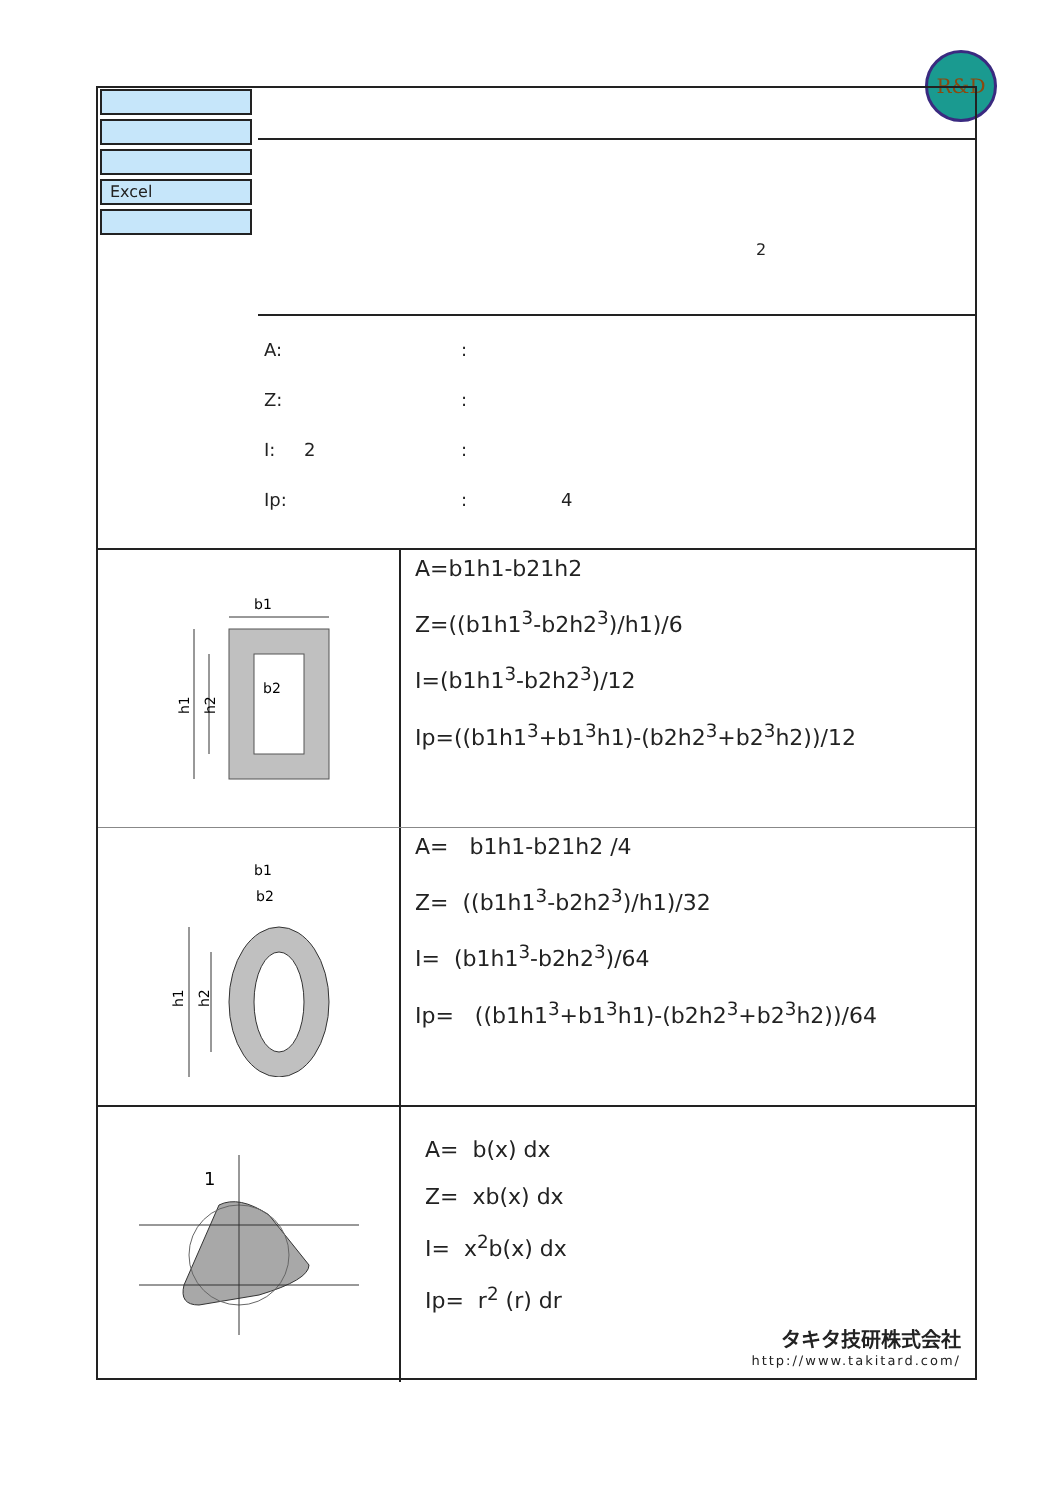R&D
Excel
2
A::
Z::
I: 2:
Ip:: 4
b1
b2
h1
h2
A=b1h1-b21h2
Z=((b1h1<sup>3</sup>-b2h2<sup>3</sup>)/h1)/6
I=(b1h1<sup>3</sup>-b2h2<sup>3</sup>)/12
Ip=((b1h1<sup>3</sup>+b1<sup>3</sup>h1)-(b2h2<sup>3</sup>+b2<sup>3</sup>h2))/12
b1
b2
h1
h2
A= b1h1-b21h2 /4
Z= ((b1h1<sup>3</sup>-b2h2<sup>3</sup>)/h1)/32
I= (b1h1<sup>3</sup>-b2h2<sup>3</sup>)/64
Ip= ((b1h1<sup>3</sup>+b1<sup>3</sup>h1)-(b2h2<sup>3</sup>+b2<sup>3</sup>h2))/64
1
A= b(x) dx
Z= xb(x) dx
I= x<sup>2</sup>b(x) dx
Ip= r<sup>2</sup> (r) dr
タキタ技研株式会社
http://www.takitard.com/